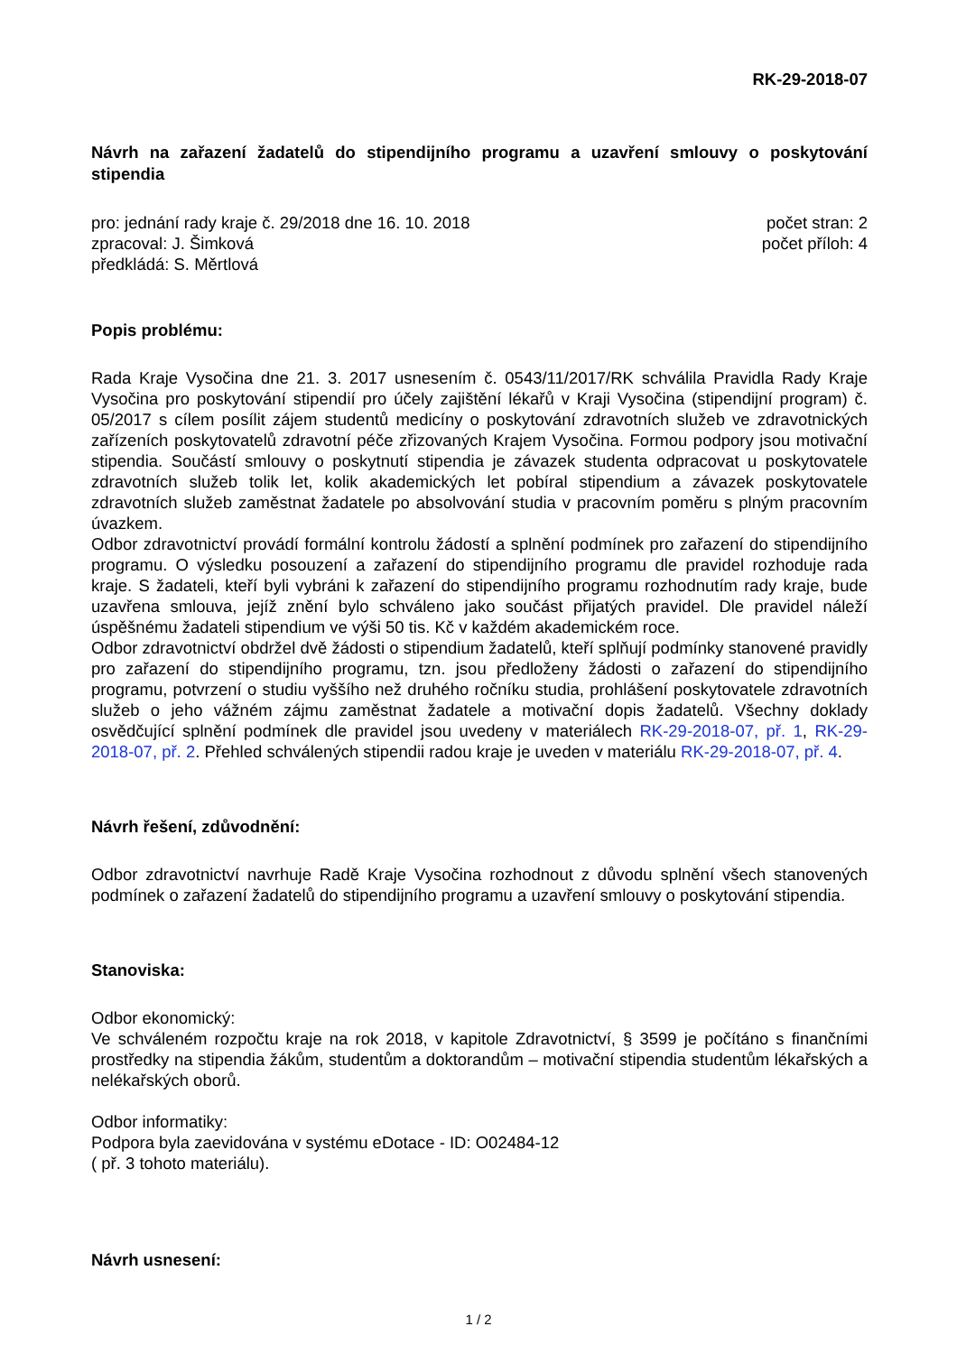RK-29-2018-07
Návrh na zařazení žadatelů do stipendijního programu a uzavření smlouvy o poskytování stipendia
pro: jednání rady kraje č. 29/2018 dne 16. 10. 2018
zpracoval: J. Šimková
předkládá: S. Měrtlová
počet stran: 2
počet příloh: 4
Popis problému:
Rada Kraje Vysočina dne 21. 3. 2017 usnesením č. 0543/11/2017/RK schválila Pravidla Rady Kraje Vysočina pro poskytování stipendií pro účely zajištění lékařů v Kraji Vysočina (stipendijní program) č. 05/2017 s cílem posílit zájem studentů medicíny o poskytování zdravotních služeb ve zdravotnických zařízeních poskytovatelů zdravotní péče zřizovaných Krajem Vysočina. Formou podpory jsou motivační stipendia. Součástí smlouvy o poskytnutí stipendia je závazek studenta odpracovat u poskytovatele zdravotních služeb tolik let, kolik akademických let pobíral stipendium a závazek poskytovatele zdravotních služeb zaměstnat žadatele po absolvování studia v pracovním poměru s plným pracovním úvazkem.
Odbor zdravotnictví provádí formální kontrolu žádostí a splnění podmínek pro zařazení do stipendijního programu. O výsledku posouzení a zařazení do stipendijního programu dle pravidel rozhoduje rada kraje. S žadateli, kteří byli vybráni k zařazení do stipendijního programu rozhodnutím rady kraje, bude uzavřena smlouva, jejíž znění bylo schváleno jako součást přijatých pravidel. Dle pravidel náleží úspěšnému žadateli stipendium ve výši 50 tis. Kč v každém akademickém roce.
Odbor zdravotnictví obdržel dvě žádosti o stipendium žadatelů, kteří splňují podmínky stanovené pravidly pro zařazení do stipendijního programu, tzn. jsou předloženy žádosti o zařazení do stipendijního programu, potvrzení o studiu vyššího než druhého ročníku studia, prohlášení poskytovatele zdravotních služeb o jeho vážném zájmu zaměstnat žadatele a motivační dopis žadatelů. Všechny doklady osvědčující splnění podmínek dle pravidel jsou uvedeny v materiálech RK-29-2018-07, př. 1, RK-29-2018-07, př. 2. Přehled schválených stipendii radou kraje je uveden v materiálu RK-29-2018-07, př. 4.
Návrh řešení, zdůvodnění:
Odbor zdravotnictví navrhuje Radě Kraje Vysočina rozhodnout z důvodu splnění všech stanovených podmínek o zařazení žadatelů do stipendijního programu a uzavření smlouvy o poskytování stipendia.
Stanoviska:
Odbor ekonomický:
Ve schváleném rozpočtu kraje na rok 2018, v kapitole Zdravotnictví, § 3599 je počítáno s finančními prostředky na stipendia žákům, studentům a doktorandům – motivační stipendia studentům lékařských a nelékařských oborů.
Odbor informatiky:
Podpora byla zaevidována v systému eDotace - ID: O02484-12
( př. 3 tohoto materiálu).
Návrh usnesení:
1 / 2